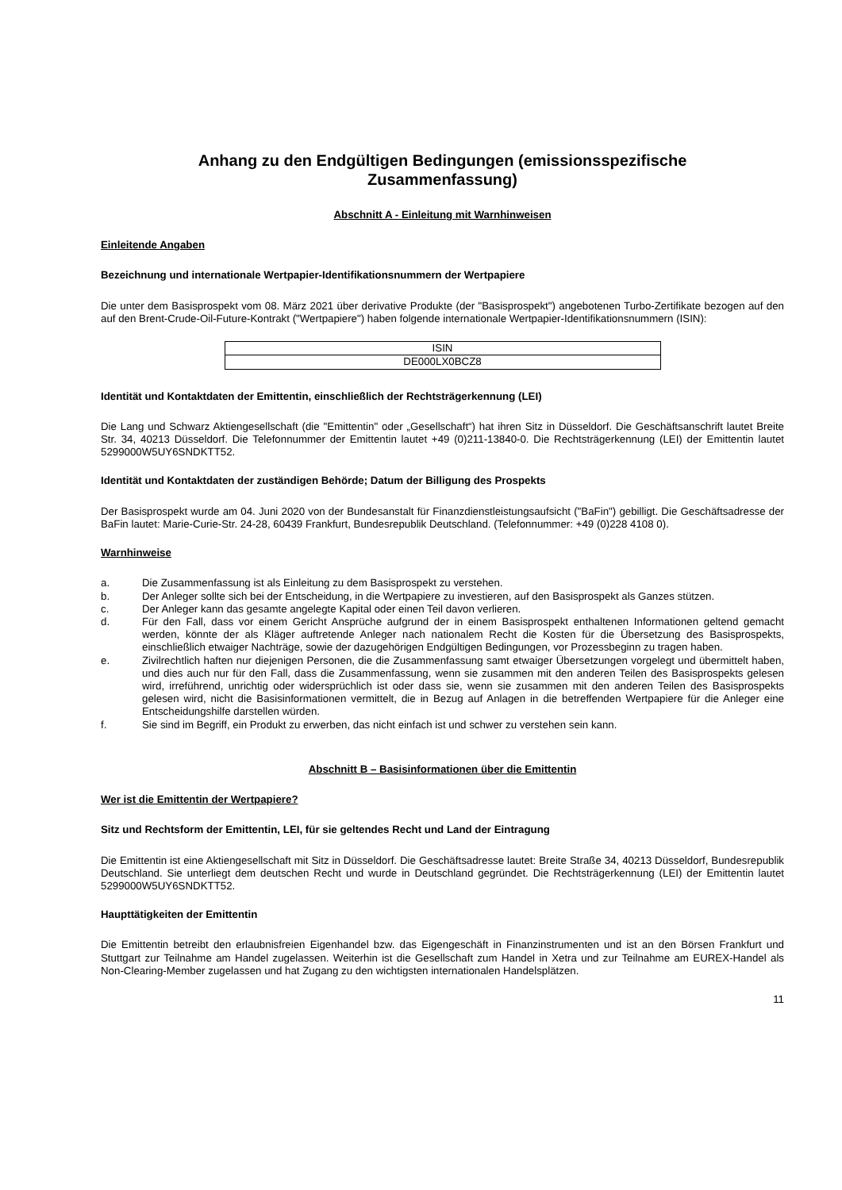Anhang zu den Endgültigen Bedingungen (emissionsspezifische
Zusammenfassung)
Abschnitt A - Einleitung mit Warnhinweisen
Einleitende Angaben
Bezeichnung und internationale Wertpapier-Identifikationsnummern der Wertpapiere
Die unter dem Basisprospekt vom 08. März 2021 über derivative Produkte (der "Basisprospekt") angebotenen Turbo-Zertifikate bezogen auf den auf den Brent-Crude-Oil-Future-Kontrakt ("Wertpapiere") haben folgende internationale Wertpapier-Identifikationsnummern (ISIN):
| ISIN |
| DE000LX0BCZ8 |
Identität und Kontaktdaten der Emittentin, einschließlich der Rechtsträgerkennung (LEI)
Die Lang und Schwarz Aktiengesellschaft (die "Emittentin" oder „Gesellschaft“) hat ihren Sitz in Düsseldorf. Die Geschäftsanschrift lautet Breite Str. 34, 40213 Düsseldorf. Die Telefonnummer der Emittentin lautet +49 (0)211-13840-0. Die Rechtsträgerkennung (LEI) der Emittentin lautet 5299000W5UY6SNDKTT52.
Identität und Kontaktdaten der zuständigen Behörde; Datum der Billigung des Prospekts
Der Basisprospekt wurde am 04. Juni 2020 von der Bundesanstalt für Finanzdienstleistungsaufsicht ("BaFin") gebilligt. Die Geschäftsadresse der BaFin lautet: Marie-Curie-Str. 24-28, 60439 Frankfurt, Bundesrepublik Deutschland. (Telefonnummer: +49 (0)228 4108 0).
Warnhinweise
a. Die Zusammenfassung ist als Einleitung zu dem Basisprospekt zu verstehen.
b. Der Anleger sollte sich bei der Entscheidung, in die Wertpapiere zu investieren, auf den Basisprospekt als Ganzes stützen.
c. Der Anleger kann das gesamte angelegte Kapital oder einen Teil davon verlieren.
d. Für den Fall, dass vor einem Gericht Ansprüche aufgrund der in einem Basisprospekt enthaltenen Informationen geltend gemacht werden, könnte der als Kläger auftretende Anleger nach nationalem Recht die Kosten für die Übersetzung des Basisprospekts, einschließlich etwaiger Nachträge, sowie der dazugehörigen Endgültigen Bedingungen, vor Prozessbeginn zu tragen haben.
e. Zivilrechtlich haften nur diejenigen Personen, die die Zusammenfassung samt etwaiger Übersetzungen vorgelegt und übermittelt haben, und dies auch nur für den Fall, dass die Zusammenfassung, wenn sie zusammen mit den anderen Teilen des Basisprospekts gelesen wird, irreführend, unrichtig oder widersprüchlich ist oder dass sie, wenn sie zusammen mit den anderen Teilen des Basisprospekts gelesen wird, nicht die Basisinformationen vermittelt, die in Bezug auf Anlagen in die betreffenden Wertpapiere für die Anleger eine Entscheidungshilfe darstellen würden.
f. Sie sind im Begriff, ein Produkt zu erwerben, das nicht einfach ist und schwer zu verstehen sein kann.
Abschnitt B – Basisinformationen über die Emittentin
Wer ist die Emittentin der Wertpapiere?
Sitz und Rechtsform der Emittentin, LEI, für sie geltendes Recht und Land der Eintragung
Die Emittentin ist eine Aktiengesellschaft mit Sitz in Düsseldorf. Die Geschäftsadresse lautet: Breite Straße 34, 40213 Düsseldorf, Bundesrepublik Deutschland. Sie unterliegt dem deutschen Recht und wurde in Deutschland gegründet. Die Rechtsträgerkennung (LEI) der Emittentin lautet 5299000W5UY6SNDKTT52.
Haupttätigkeiten der Emittentin
Die Emittentin betreibt den erlaubnisfreien Eigenhandel bzw. das Eigengeschäft in Finanzinstrumenten und ist an den Börsen Frankfurt und Stuttgart zur Teilnahme am Handel zugelassen. Weiterhin ist die Gesellschaft zum Handel in Xetra und zur Teilnahme am EUREX-Handel als Non-Clearing-Member zugelassen und hat Zugang zu den wichtigsten internationalen Handelsplätzen.
11